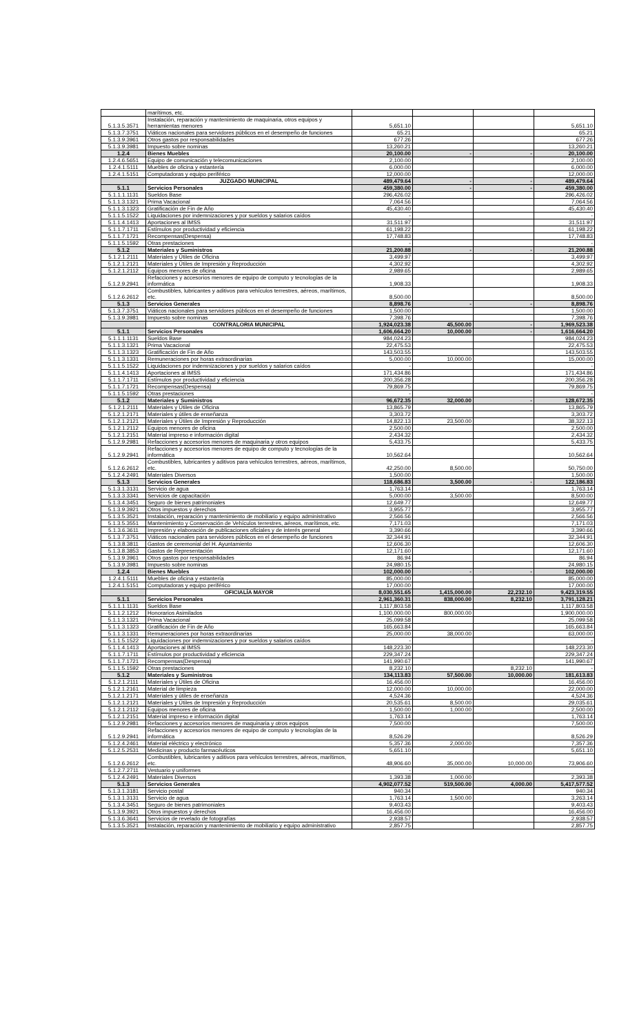| | marítimos, etc. | | | | |
| 5.1.3.5.3571 | Instalación, reparación y mantenimiento de maquinaria, otros equipos y herramientas menores | 5,651.10 | | | 5,651.10 |
| 5.1.3.7.3751 | Viáticos nacionales para servidores públicos en el desempeño de funciones | 65.21 | | | 65.21 |
| 5.1.3.9.3961 | Otros gastos por responsabilidades | 677.26 | | | 677.26 |
| 5.1.3.9.3981 | Impuesto sobre nominas | 13,260.21 | | | 13,260.21 |
| 1.2.4 | Bienes Muebles | 20,100.00 | - | - | 20,100.00 |
| 1.2.4.6.5651 | Equipo de comunicación y telecomunicaciones | 2,100.00 | | | 2,100.00 |
| 1.2.4.1.5111 | Muebles de oficina y estantería | 6,000.00 | | | 6,000.00 |
| 1.2.4.1.5151 | Computadoras y equipo periférico | 12,000.00 | | | 12,000.00 |
| | JUZGADO MUNICIPAL | 489,479.64 | - | - | 489,479.64 |
| 5.1.1 | Servicios Personales | 459,380.00 | - | - | 459,380.00 |
| 5.1.1.1.1131 | Sueldos Base | 296,426.02 | | | 296,426.02 |
| 5.1.1.3.1321 | Prima Vacacional | 7,064.56 | | | 7,064.56 |
| 5.1.1.3.1323 | Gratificación de Fin de Año | 45,430.40 | | | 45,430.40 |
| 5.1.1.5.1522 | Liquidaciones por indemnizaciones y por sueldos y salarios caídos | - | | | - |
| 5.1.1.4.1413 | Aportaciones al IMSS | 31,511.97 | | | 31,511.97 |
| 5.1.1.7.1711 | Estímulos por productividad y eficiencia | 61,198.22 | | | 61,198.22 |
| 5.1.1.7.1721 | Recompensas(Despensa) | 17,748.83 | | | 17,748.83 |
| 5.1.1.5.1592 | Otras prestaciones | - | | | - |
| 5.1.2 | Materiales y Suministros | 21,200.88 | - | - | 21,200.88 |
| 5.1.2.1.2111 | Materiales y Útiles de Oficina | 3,499.97 | | | 3,499.97 |
| 5.1.2.1.2121 | Materiales y Útiles de Impresión y Reproducción | 4,302.92 | | | 4,302.92 |
| 5.1.2.1.2112 | Equipos menores de oficina | 2,989.65 | | | 2,989.65 |
| 5.1.2.9.2941 | Refacciones y accesorios menores de equipo de computo y tecnologías de la informática | 1,908.33 | | | 1,908.33 |
| 5.1.2.6.2612 | Combustibles, lubricantes y aditivos para vehículos terrestres, aéreos, marítimos, etc. | 8,500.00 | | | 8,500.00 |
| 5.1.3 | Servicios Generales | 8,898.76 | - | - | 8,898.76 |
| 5.1.3.7.3751 | Viáticos nacionales para servidores públicos en el desempeño de funciones | 1,500.00 | | | 1,500.00 |
| 5.1.3.9.3981 | Impuesto sobre nominas | 7,398.76 | | | 7,398.76 |
| | CONTRALORIA MUNICIPAL | 1,924,023.38 | 45,500.00 | - | 1,969,523.38 |
| 5.1.1 | Servicios Personales | 1,606,664.20 | 10,000.00 | - | 1,616,664.20 |
| 5.1.1.1.1131 | Sueldos Base | 984,024.23 | | | 984,024.23 |
| 5.1.1.3.1321 | Prima Vacacional | 22,475.53 | | | 22,475.53 |
| 5.1.1.3.1323 | Gratificación de Fin de Año | 143,503.55 | | | 143,503.55 |
| 5.1.1.3.1331 | Remuneraciones por horas extraordinarias | 5,000.00 | 10,000.00 | | 15,000.00 |
| 5.1.1.5.1522 | Liquidaciones por indemnizaciones y por sueldos y salarios caídos | - | | | - |
| 5.1.1.4.1413 | Aportaciones al IMSS | 171,434.86 | | | 171,434.86 |
| 5.1.1.7.1711 | Estímulos por productividad y eficiencia | 200,356.28 | | | 200,356.28 |
| 5.1.1.7.1721 | Recompensas(Despensa) | 79,869.75 | | | 79,869.75 |
| 5.1.1.5.1592 | Otras prestaciones | - | | | - |
| 5.1.2 | Materiales y Suministros | 96,672.35 | 32,000.00 | - | 128,672.35 |
| 5.1.2.1.2111 | Materiales y Útiles de Oficina | 13,865.79 | | | 13,865.79 |
| 5.1.2.1.2171 | Materiales y útiles de enseñanza | 3,303.72 | | | 3,303.72 |
| 5.1.2.1.2121 | Materiales y Útiles de Impresión y Reproducción | 14,822.13 | 23,500.00 | | 38,322.13 |
| 5.1.2.1.2112 | Equipos menores de oficina | 2,500.00 | | | 2,500.00 |
| 5.1.2.1.2151 | Material impreso e información digital | 2,434.32 | | | 2,434.32 |
| 5.1.2.9.2981 | Refacciones y accesorios menores de maquinaria y otros equipos | 5,433.75 | | | 5,433.75 |
| 5.1.2.9.2941 | Refacciones y accesorios menores de equipo de computo y tecnologías de la informática | 10,562.64 | | | 10,562.64 |
| 5.1.2.6.2612 | Combustibles, lubricantes y aditivos para vehículos terrestres, aéreos, marítimos, etc. | 42,250.00 | 8,500.00 | | 50,750.00 |
| 5.1.2.4.2491 | Materiales Diversos | 1,500.00 | | | 1,500.00 |
| 5.1.3 | Servicios Generales | 118,686.83 | 3,500.00 | - | 122,186.83 |
| 5.1.3.1.3131 | Servicio de agua | 1,763.14 | | | 1,763.14 |
| 5.1.3.3.3341 | Servicios de capacitación | 5,000.00 | 3,500.00 | | 8,500.00 |
| 5.1.3.4.3451 | Seguro de bienes patrimoniales | 12,649.77 | | | 12,649.77 |
| 5.1.3.9.3921 | Otros impuestos y derechos | 3,955.77 | | | 3,955.77 |
| 5.1.3.5.3521 | Instalación, reparación y mantenimiento de mobiliario y equipo administrativo | 2,566.56 | | | 2,566.56 |
| 5.1.3.5.3551 | Mantenimiento y Conservación de Vehículos terrestres, aéreos, marítimos, etc. | 7,171.03 | | | 7,171.03 |
| 5.1.3.6.3611 | Impresión y elaboración de publicaciones oficiales y de interés general | 3,390.66 | | | 3,390.66 |
| 5.1.3.7.3751 | Viáticos nacionales para servidores públicos en el desempeño de funciones | 32,344.91 | | | 32,344.91 |
| 5.1.3.8.3811 | Gastos de ceremonial del H. Ayuntamiento | 12,606.30 | | | 12,606.30 |
| 5.1.3.8.3853 | Gastos de Representación | 12,171.60 | | | 12,171.60 |
| 5.1.3.9.3961 | Otros gastos por responsabilidades | 86.94 | | | 86.94 |
| 5.1.3.9.3981 | Impuesto sobre nominas | 24,980.15 | | | 24,980.15 |
| 1.2.4 | Bienes Muebles | 102,000.00 | - | - | 102,000.00 |
| 1.2.4.1.5111 | Muebles de oficina y estantería | 85,000.00 | | | 85,000.00 |
| 1.2.4.1.5151 | Computadoras y equipo periférico | 17,000.00 | | | 17,000.00 |
| | OFICIALÍA MAYOR | 8,030,551.65 | 1,415,000.00 | 22,232.10 | 9,423,319.55 |
| 5.1.1 | Servicios Personales | 2,961,360.31 | 838,000.00 | 8,232.10 | 3,791,128.21 |
| 5.1.1.1.1131 | Sueldos Base | 1,117,803.58 | | | 1,117,803.58 |
| 5.1.1.2.1212 | Honorarios Asimilados | 1,100,000.00 | 800,000.00 | | 1,900,000.00 |
| 5.1.1.3.1321 | Prima Vacacional | 25,099.58 | | | 25,099.58 |
| 5.1.1.3.1323 | Gratificación de Fin de Año | 165,663.84 | | | 165,663.84 |
| 5.1.1.3.1331 | Remuneraciones por horas extraordinarias | 25,000.00 | 38,000.00 | | 63,000.00 |
| 5.1.1.5.1522 | Liquidaciones por indemnizaciones y por sueldos y salarios caídos | - | | | - |
| 5.1.1.4.1413 | Aportaciones al IMSS | 148,223.30 | | | 148,223.30 |
| 5.1.1.7.1711 | Estímulos por productividad y eficiencia | 229,347.24 | | | 229,347.24 |
| 5.1.1.7.1721 | Recompensas(Despensa) | 141,990.67 | | | 141,990.67 |
| 5.1.1.5.1592 | Otras prestaciones | 8,232.10 | | 8,232.10 | - |
| 5.1.2 | Materiales y Suministros | 134,113.83 | 57,500.00 | 10,000.00 | 181,613.83 |
| 5.1.2.1.2111 | Materiales y Útiles de Oficina | 16,456.00 | | | 16,456.00 |
| 5.1.2.1.2161 | Material de limpieza | 12,000.00 | 10,000.00 | | 22,000.00 |
| 5.1.2.1.2171 | Materiales y útiles de enseñanza | 4,524.36 | | | 4,524.36 |
| 5.1.2.1.2121 | Materiales y Útiles de Impresión y Reproducción | 20,535.61 | 8,500.00 | | 29,035.61 |
| 5.1.2.1.2112 | Equipos menores de oficina | 1,500.00 | 1,000.00 | | 2,500.00 |
| 5.1.2.1.2151 | Material impreso e información digital | 1,763.14 | | | 1,763.14 |
| 5.1.2.9.2981 | Refacciones y accesorios menores de maquinaria y otros equipos | 7,500.00 | | | 7,500.00 |
| 5.1.2.9.2941 | Refacciones y accesorios menores de equipo de computo y tecnologías de la informática | 8,526.29 | | | 8,526.29 |
| 5.1.2.4.2461 | Material eléctrico y electrónico | 5,357.36 | 2,000.00 | | 7,357.36 |
| 5.1.2.5.2531 | Medicinas y producto farmacéuticos | 5,651.10 | | | 5,651.10 |
| 5.1.2.6.2612 | Combustibles, lubricantes y aditivos para vehículos terrestres, aéreos, marítimos, etc. | 48,906.60 | 35,000.00 | 10,000.00 | 73,906.60 |
| 5.1.2.7.2711 | Vestuario y uniformes | - | | | - |
| 5.1.2.4.2491 | Materiales Diversos | 1,393.38 | 1,000.00 | | 2,393.38 |
| 5.1.3 | Servicios Generales | 4,902,077.52 | 519,500.00 | 4,000.00 | 5,417,577.52 |
| 5.1.3.1.3181 | Servicio postal | 940.34 | | | 940.34 |
| 5.1.3.1.3131 | Servicio de agua | 1,763.14 | 1,500.00 | | 3,263.14 |
| 5.1.3.4.3451 | Seguro de bienes patrimoniales | 9,403.43 | | | 9,403.43 |
| 5.1.3.9.3921 | Otros impuestos y derechos | 16,456.00 | | | 16,456.00 |
| 5.1.3.6.3641 | Servicios de revelado de fotografías | 2,938.57 | | | 2,938.57 |
| 5.1.3.5.3521 | Instalación, reparación y mantenimiento de mobiliario y equipo administrativo | 2,857.75 | | | 2,857.75 |